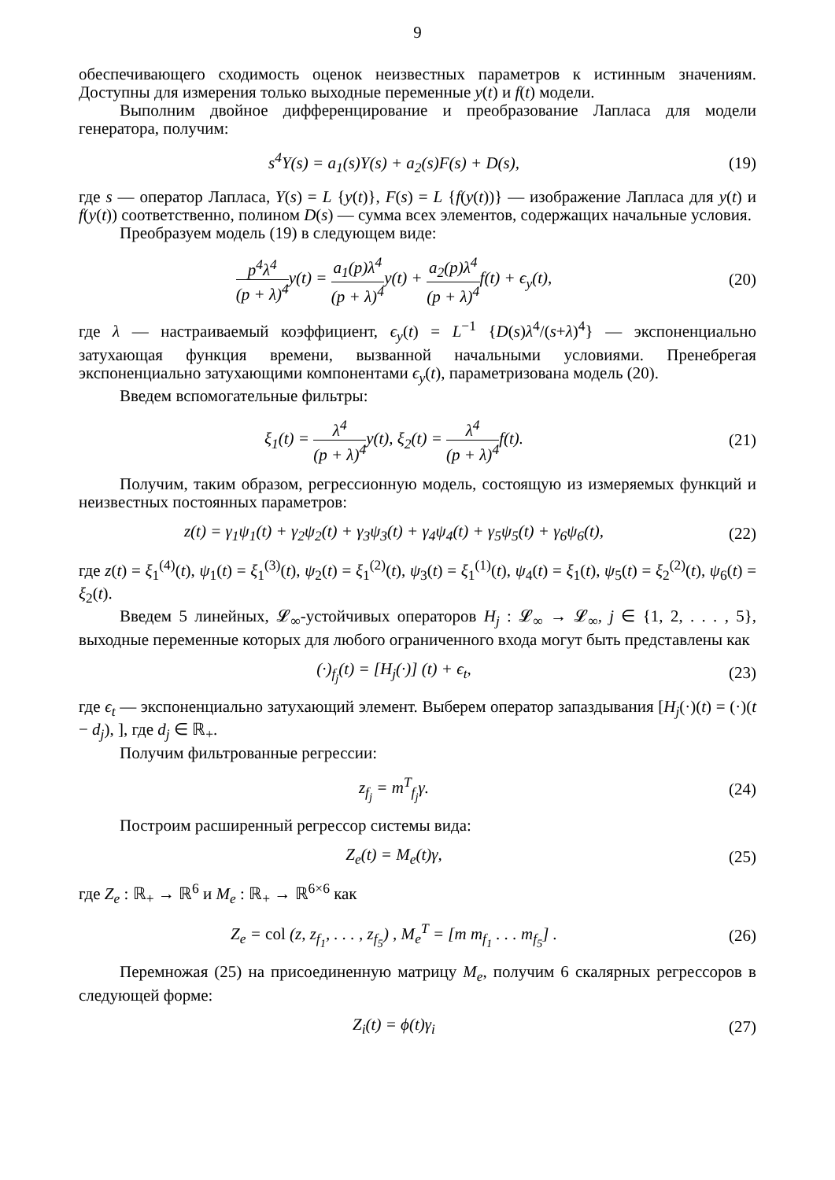9
обеспечивающего сходимость оценок неизвестных параметров к истинным значениям. Доступны для измерения только выходные переменные y(t) и f(t) модели.
Выполним двойное дифференцирование и преобразование Лапласа для модели генератора, получим:
s<sup>4</sup>Y(s) = a<sub>1</sub>(s)Y(s) + a<sub>2</sub>(s)F(s) + D(s),
(19)
где s — оператор Лапласа, Y(s) = L {y(t)}, F(s) = L {f(y(t))} — изображение Лапласа для y(t) и f(y(t)) соответственно, полином D(s) — сумма всех элементов, содержащих начальные условия.
Преобразуем модель (19) в следующем виде:
p<sup>4</sup>λ<sup>4</sup> (p + λ)<sup>4</sup>y(t) = a<sub>1</sub>(p)λ<sup>4</sup> (p + λ)<sup>4</sup>y(t) + a<sub>2</sub>(p)λ<sup>4</sup> (p + λ)<sup>4</sup>f(t) + ϵ<sub>y</sub>(t),
(20)
где λ — настраиваемый коэффициент, ϵ<sub>y</sub>(t) = L<sup>−1</sup> {D(s)λ<sup>4</sup>/(s+λ)<sup>4</sup>} — экспоненциально затухающая функция времени, вызванной начальными условиями. Пренебрегая экспоненциально затухающими компонентами ϵ<sub>y</sub>(t), параметризована модель (20).
Введем вспомогательные фильтры:
ξ<sub>1</sub>(t) = λ<sup>4</sup> (p + λ)<sup>4</sup>y(t), ξ<sub>2</sub>(t) = λ<sup>4</sup> (p + λ)<sup>4</sup>f(t).
(21)
Получим, таким образом, регрессионную модель, состоящую из измеряемых функций и неизвестных постоянных параметров:
z(t) = γ<sub>1</sub>ψ<sub>1</sub>(t) + γ<sub>2</sub>ψ<sub>2</sub>(t) + γ<sub>3</sub>ψ<sub>3</sub>(t) + γ<sub>4</sub>ψ<sub>4</sub>(t) + γ<sub>5</sub>ψ<sub>5</sub>(t) + γ<sub>6</sub>ψ<sub>6</sub>(t),
(22)
где z(t) = ξ<sub>1</sub><sup>(4)</sup>(t), ψ<sub>1</sub>(t) = ξ<sub>1</sub><sup>(3)</sup>(t), ψ<sub>2</sub>(t) = ξ<sub>1</sub><sup>(2)</sup>(t), ψ<sub>3</sub>(t) = ξ<sub>1</sub><sup>(1)</sup>(t), ψ<sub>4</sub>(t) = ξ<sub>1</sub>(t), ψ<sub>5</sub>(t) = ξ<sub>2</sub><sup>(2)</sup>(t), ψ<sub>6</sub>(t) = ξ<sub>2</sub>(t).
Введем 5 линейных, 𝓛<sub>∞</sub>-устойчивых операторов H<sub>j</sub> : 𝓛<sub>∞</sub> → 𝓛<sub>∞</sub>, j ∈ {1, 2, . . . , 5}, выходные переменные которых для любого ограниченного входа могут быть представлены как
(·)<sub>f<sub>j</sub></sub>(t) = [H<sub>j</sub>(·)] (t) + ϵ<sub>t</sub>, (23)
где ϵ<sub>t</sub> — экспоненциально затухающий элемент. Выберем оператор запаздывания [H<sub>j</sub>(·)(t) = (·)(t − d<sub>j</sub>), ], где d<sub>j</sub> ∈ ℝ<sub>+</sub>.
Получим фильтрованные регрессии:
z<sub>f<sub>j</sub></sub> = m<sup>T</sup><sub>f<sub>j</sub></sub>γ. (24)
Построим расширенный регрессор системы вида:
Z<sub>e</sub>(t) = M<sub>e</sub>(t)γ, (25)
где Z<sub>e</sub> : ℝ<sub>+</sub> → ℝ<sup>6</sup> и M<sub>e</sub> : ℝ<sub>+</sub> → ℝ<sup>6×6</sup> как
Z<sub>e</sub> = col (z, z<sub>f<sub>1</sub></sub>, . . . , z<sub>f<sub>5</sub></sub>) , M<sub>e</sub><sup>T</sup> = [m m<sub>f<sub>1</sub></sub> . . . m<sub>f<sub>5</sub></sub>] .
(26)
Перемножая (25) на присоединенную матрицу M<sub>e</sub>, получим 6 скалярных регрессоров в следующей форме:
Z<sub>i</sub>(t) = ϕ(t)γ<sub>i</sub> (27)